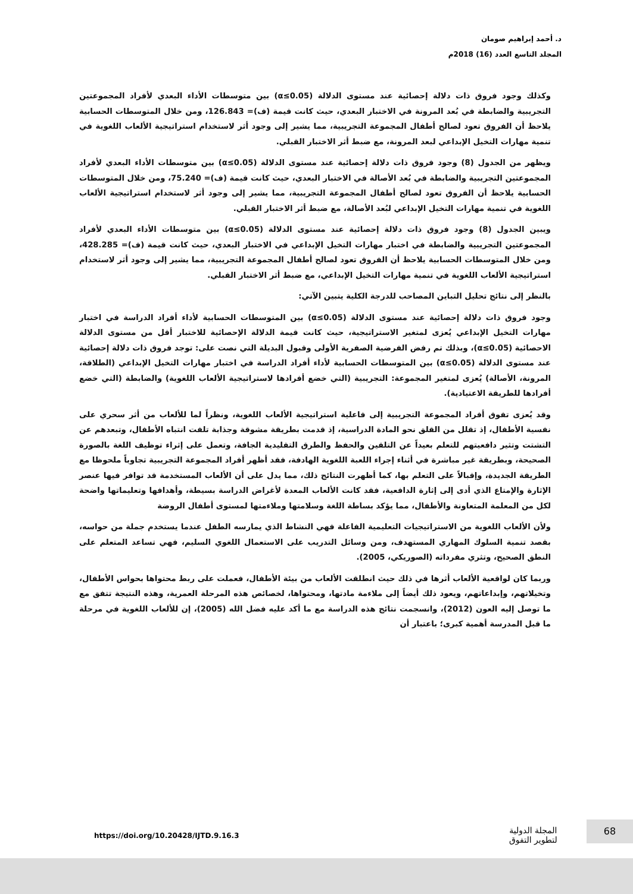د. أحمد إبراهيم صومان
المجلد التاسع العدد (16) 2018م
وكذلك وجود فروق ذات دلالة إحصائية عند مستوى الدلالة (α≤0.05) بين متوسطات الأداء البعدي لأفراد المجموعتين التجريبية والضابطة في بُعد المرونة في الاختبار البعدي، حيث كانت قيمة (ف)= 126.843، ومن خلال المتوسطات الحسابية يلاحظ أن الفروق تعود لصالح أطفال المجموعة التجريبية، مما يشير إلى وجود أثر لاستخدام استراتيجية الألعاب اللغوية في تنمية مهارات التخيل الإبداعي لبعد المرونة، مع ضبط أثر الاختبار القبلي.
ويظهر من الجدول (8) وجود فروق ذات دلالة إحصائية عند مستوى الدلالة (α≤0.05) بين متوسطات الأداء البعدي لأفراد المجموعتين التجريبية والضابطة في بُعد الأصالة في الاختبار البعدي، حيث كانت قيمة (ف)= 75.240، ومن خلال المتوسطات الحسابية يلاحظ أن الفروق تعود لصالح أطفال المجموعة التجريبية، مما يشير إلى وجود أثر لاستخدام استراتيجية الألعاب اللغوية في تنمية مهارات التخيل الإبداعي لبُعد الأصالة، مع ضبط أثر الاختبار القبلي.
ويبين الجدول (8) وجود فروق ذات دلالة إحصائية عند مستوى الدلالة (α≤0.05) بين متوسطات الأداء البعدي لأفراد المجموعتين التجريبية والضابطة في اختبار مهارات التخيل الإبداعي في الاختبار البعدي، حيث كانت قيمة (ف)= 428.285، ومن خلال المتوسطات الحسابية يلاحظ أن الفروق تعود لصالح أطفال المجموعة التجريبية، مما يشير إلى وجود أثر لاستخدام استراتيجية الألعاب اللغوية في تنمية مهارات التخيل الإبداعي، مع ضبط أثر الاختبار القبلي.
بالنظر إلى نتائج تحليل التباين المصاحب للدرجة الكلية يتبين الآتي:
وجود فروق ذات دلالة إحصائية عند مستوى الدلالة (α≤0.05) بين المتوسطات الحسابية لأداء أفراد الدراسة في اختبار مهارات التخيل الإبداعي يُعزى لمتغير الاستراتيجية، حيث كانت قيمة الدلالة الإحصائية للاختبار أقل من مستوى الدلالة الاحصائية (α≤0.05)، وبذلك تم رفض الفرضية الصفرية الأولى وقبول البديلة التي نصت على: توجد فروق ذات دلالة إحصائية عند مستوى الدلالة (α≤0.05) بين المتوسطات الحسابية لأداء أفراد الدراسة في اختبار مهارات التخيل الإبداعي (الطلاقة، المرونة، الأصالة) يُعزى لمتغير المجموعة: التجريبية (التي خضع أفرادها لاستراتيجية الألعاب اللغوية) والضابطة (التي خضع أفرادها للطريقة الاعتيادية).
وقد يُعزى تفوق أفراد المجموعة التجريبية إلى فاعلية استراتيجية الألعاب اللغوية، ونظراً لما للألعاب من أثر سحري على نفسية الأطفال، إذ تقلل من القلق نحو المادة الدراسية، إذ قدمت بطريقة مشوقة وجذابة تلفت انتباه الأطفال، وتبعدهم عن التشتت وتثير دافعيتهم للتعلم بعيداً عن التلقين والحفظ والطرق التقليدية الجافة، وتعمل على إثراء توظيف اللغة بالصورة الصحيحة، وبطريقة غير مباشرة في أثناء إجراء اللعبة اللغوية الهادفة، فقد أظهر أفراد المجموعة التجريبية تجاوباً ملحوظا مع الطريقة الجديدة، وإقبالاً على التعلم بها، كما أظهرت النتائج ذلك، مما يدل على أن الألعاب المستخدمة قد توافر فيها عنصر الإثارة والإمتاع الذي أدى إلى إثارة الدافعية، فقد كانت الألعاب المعدة لأغراض الدراسة بسيطة، وأهدافها وتعليماتها واضحة لكل من المعلمة المتعاونة والأطفال، مما يؤكد بساطة اللغة وسلامتها وملاءمتها لمستوى أطفال الروضة
ولأن الألعاب اللغوية من الاستراتيجيات التعليمية الفاعلة فهي النشاط الذي يمارسه الطفل عندما يستخدم جملة من حواسه، بقصد تنمية السلوك المهاري المستهدف، ومن وسائل التدريب على الاستعمال اللغوي السليم، فهي تساعد المتعلم على النطق الصحيح، وتثري مفرداته (الصوريكي، 2005).
وربما كان لواقعية الألعاب أثرها في ذلك حيث انطلقت الألعاب من بيئة الأطفال، فعملت على ربط محتواها بحواس الأطفال، وتخيلاتهم، وإبداعاتهم، ويعود ذلك أيضاً إلى ملاءمة مادتها، ومحتواها، لخصائص هذه المرحلة العمرية، وهذه النتيجة تتفق مع ما توصل إليه العون (2012)، وانسجمت نتائج هذه الدراسة مع ما أكد عليه فضل الله (2005)، إن للألعاب اللغوية في مرحلة ما قبل المدرسة أهمية كبرى؛ باعتبار أن
https://doi.org/10.20428/IJTD.9.16.3
المجلة الدولية
لتطوير التفوق
68